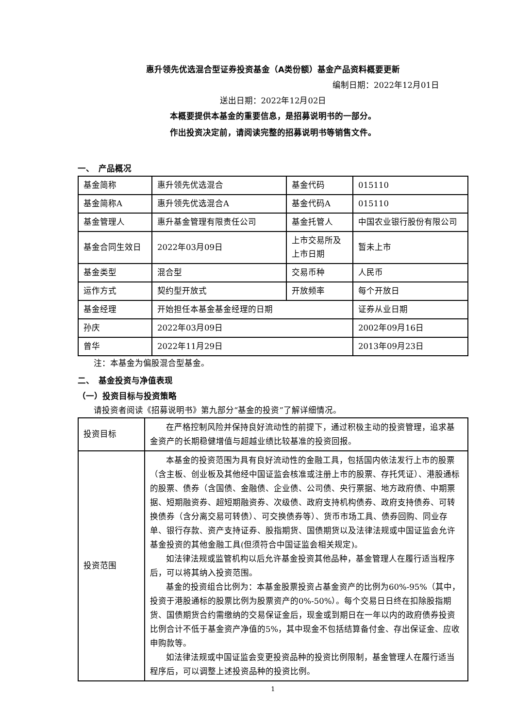惠升领先优选混合型证券投资基金（A类份额）基金产品资料概要更新
编制日期：2022年12月01日
送出日期：2022年12月02日
本概要提供本基金的重要信息，是招募说明书的一部分。
作出投资决定前，请阅读完整的招募说明书等销售文件。
一、　产品概况
| 基金简称 | 惠升领先优选混合 | 基金代码 | 015110 |
| 基金简称A | 惠升领先优选混合A | 基金代码A | 015110 |
| 基金管理人 | 惠升基金管理有限责任公司 | 基金托管人 | 中国农业银行股份有限公司 |
| 基金合同生效日 | 2022年03月09日 | 上市交易所及 上市日期 | 暂未上市 |
| 基金类型 | 混合型 | 交易币种 | 人民币 |
| 运作方式 | 契约型开放式 | 开放频率 | 每个开放日 |
| 基金经理 | 开始担任本基金基金经理的日期 | | 证券从业日期 |
| 孙庆 | 2022年03月09日 | | 2002年09月16日 |
| 曾华 | 2022年11月29日 | | 2013年09月23日 |
注：本基金为偏股混合型基金。
二、　基金投资与净值表现
（一）投资目标与投资策略
请投资者阅读《招募说明书》第九部分“基金的投资”了解详细情况。
| 投资目标 | 在严格控制风险并保持良好流动性的前提下，通过积极主动的投资管理，追求基金资产的长期稳健增值与超越业绩比较基准的投资回报。 |
| 投资范围 | 本基金的投资范围为具有良好流动性的金融工具，包括国内依法发行上市的股票（含主板、创业板及其他经中国证监会核准或注册上市的股票、存托凭证）、港股通标的股票、债券（含国债、金融债、企业债、公司债、央行票据、地方政府债、中期票据、短期融资券、超短期融资券、次级债、政府支持机构债券、政府支持债券、可转换债券（含分离交易可转债）、可交换债券等）、货币市场工具、债券回购、同业存单、银行存款、资产支持证券、股指期货、国债期货以及法律法规或中国证监会允许基金投资的其他金融工具(但须符合中国证监会相关规定)。 如法律法规或监管机构以后允许基金投资其他品种，基金管理人在履行适当程序后，可以将其纳入投资范围。 基金的投资组合比例为：本基金股票投资占基金资产的比例为60%-95%（其中，投资于港股通标的股票比例为股票资产的0%-50%）。每个交易日日终在扣除股指期货、国债期货合约需缴纳的交易保证金后，现金或到期日在一年以内的政府债券投资比例合计不低于基金资产净值的5%，其中现金不包括结算备付金、存出保证金、应收申购款等。 如法律法规或中国证监会变更投资品种的投资比例限制，基金管理人在履行适当程序后，可以调整上述投资品种的投资比例。 |
1